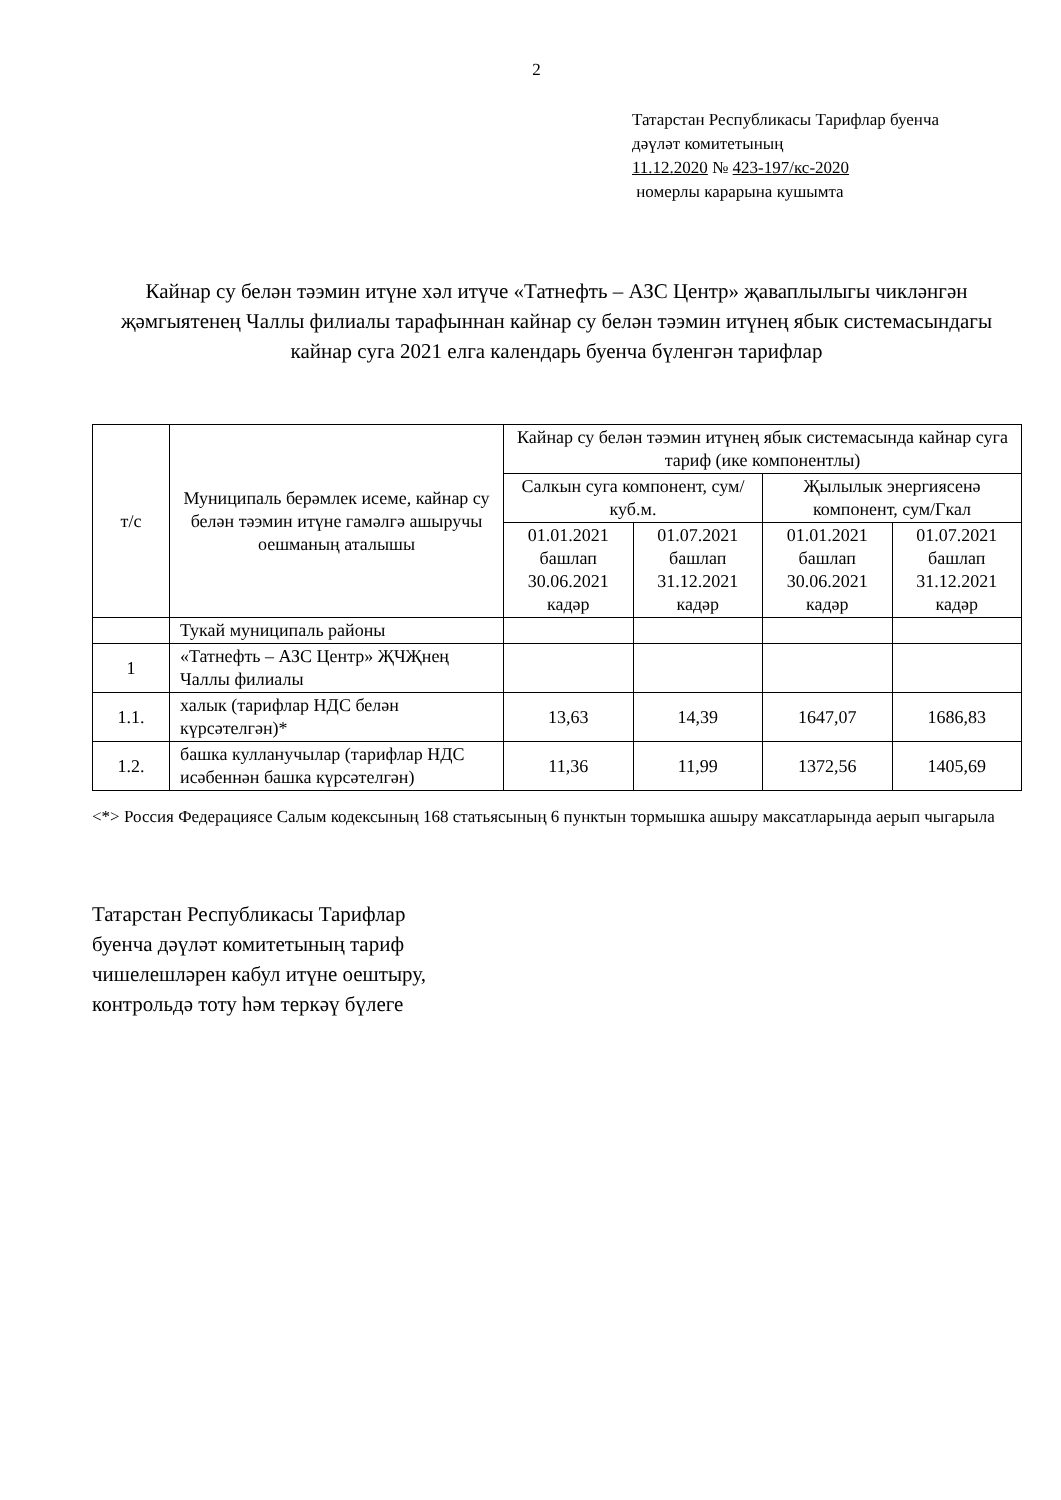2
Татарстан Республикасы Тарифлар буенча
дәүләт комитетының
11.12.2020 № 423-197/кс-2020
номерлы карарына кушымта
Кайнар су белән тәэмин итүне хәл итүче «Татнефть – АЗС Центр» җаваплылыгы чикләнгән җәмгыятенең Чаллы филиалы тарафыннан кайнар су белән тәэмин итүнең ябык системасындагы кайнар суга 2021 елга календарь буенча бүленгән тарифлар
| т/с | Муниципаль берәмлек исеме, кайнар су белән тәэмин итүне гамәлгә ашыручы оешманың аталышы | Кайнар су белән тәэмин итүнең ябык системасында кайнар суга тариф (ике компонентлы) | | | |
| --- | --- | --- | --- | --- | --- |
| | | Салкын суга компонент, сум/куб.м. | | Җылылык энергиясенә компонент, сум/Гкал | |
| | | 01.01.2021 башлап 30.06.2021 кадәр | 01.07.2021 башлап 31.12.2021 кадәр | 01.01.2021 башлап 30.06.2021 кадәр | 01.07.2021 башлап 31.12.2021 кадәр |
| | Тукай муниципаль районы | | | | |
| 1 | «Татнефть – АЗС Центр» ҖЧҖнең Чаллы филиалы | | | | |
| 1.1. | халык (тарифлар НДС белән күрсәтелгән)* | 13,63 | 14,39 | 1647,07 | 1686,83 |
| 1.2. | башка кулланучылар (тарифлар НДС исәбеннән башка күрсәтелгән) | 11,36 | 11,99 | 1372,56 | 1405,69 |
<*> Россия Федерациясе Салым кодексының 168 статьясының 6 пунктын тормышка ашыру максатларында аерып чыгарыла
Татарстан Республикасы Тарифлар
буенча дәүләт комитетының тариф
чишелешләрен кабул итүне оештыру,
контрольдә тоту һәм теркәү бүлеге